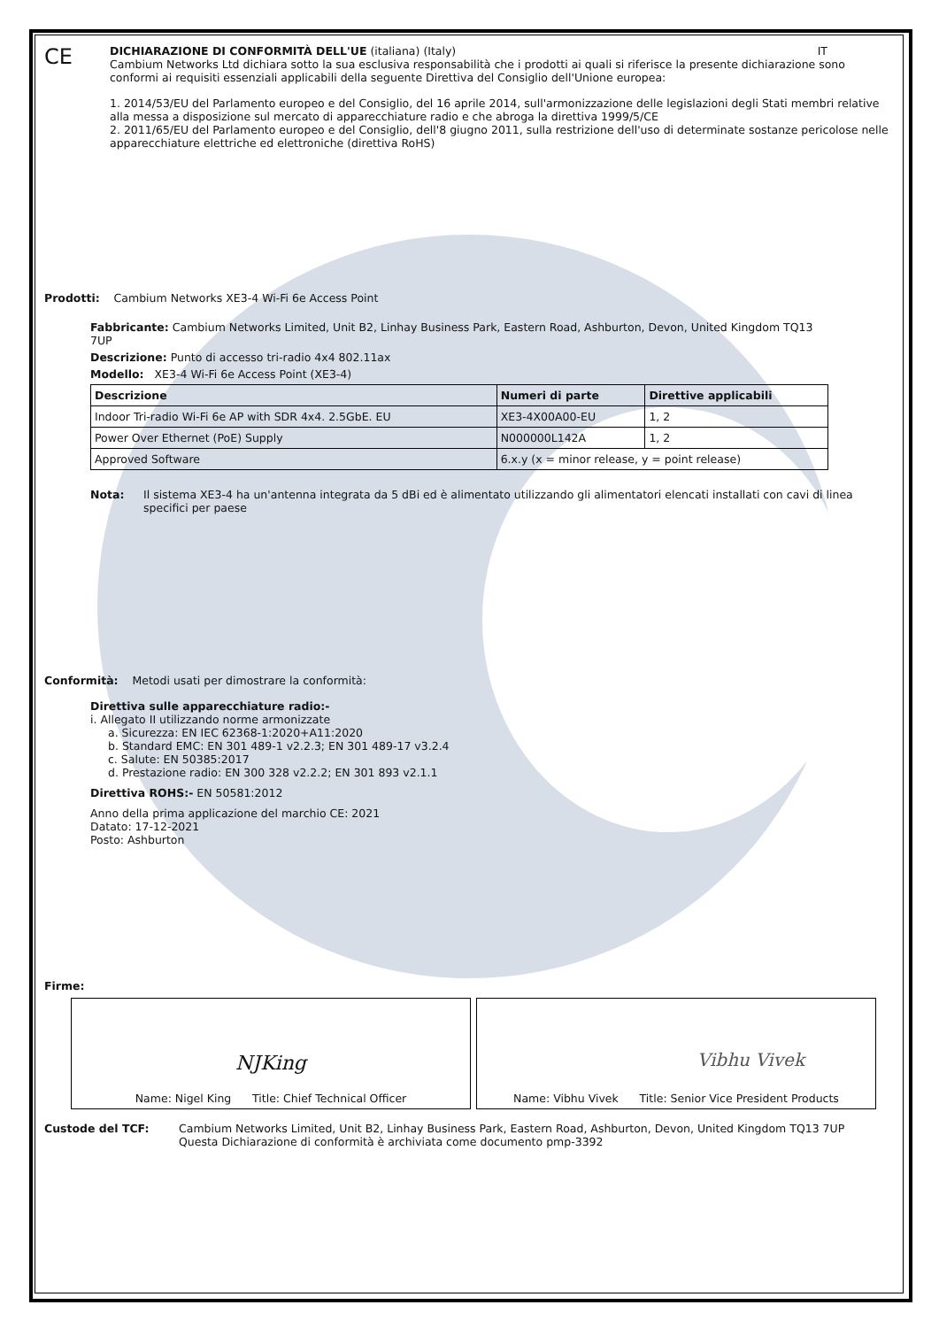CE
DICHIARAZIONE DI CONFORMITÀ DELL'UE (italiana) (Italy) IT
Cambium Networks Ltd dichiara sotto la sua esclusiva responsabilità che i prodotti ai quali si riferisce la presente dichiarazione sono conformi ai requisiti essenziali applicabili della seguente Direttiva del Consiglio dell'Unione europea:
1. 2014/53/EU del Parlamento europeo e del Consiglio, del 16 aprile 2014, sull'armonizzazione delle legislazioni degli Stati membri relative alla messa a disposizione sul mercato di apparecchiature radio e che abroga la direttiva 1999/5/CE
2. 2011/65/EU del Parlamento europeo e del Consiglio, dell'8 giugno 2011, sulla restrizione dell'uso di determinate sostanze pericolose nelle apparecchiature elettriche ed elettroniche (direttiva RoHS)
Prodotti: Cambium Networks XE3-4 Wi-Fi 6e Access Point
Fabbricante: Cambium Networks Limited, Unit B2, Linhay Business Park, Eastern Road, Ashburton, Devon, United Kingdom TQ13 7UP
Descrizione: Punto di accesso tri-radio 4x4 802.11ax
Modello: XE3-4 Wi-Fi 6e Access Point (XE3-4)
| Descrizione | Numeri di parte | Direttive applicabili |
| Indoor Tri-radio Wi-Fi 6e AP with SDR 4x4. 2.5GbE. EU | XE3-4X00A00-EU | 1, 2 |
| Power Over Ethernet (PoE) Supply | N000000L142A | 1, 2 |
| Approved Software | 6.x.y (x = minor release, y = point release) | |
Nota: Il sistema XE3-4 ha un'antenna integrata da 5 dBi ed è alimentato utilizzando gli alimentatori elencati installati con cavi di linea specifici per paese
Conformità: Metodi usati per dimostrare la conformità:
Direttiva sulle apparecchiature radio:-
i. Allegato II utilizzando norme armonizzate
a. Sicurezza: EN IEC 62368-1:2020+A11:2020
b. Standard EMC: EN 301 489-1 v2.2.3; EN 301 489-17 v3.2.4
c. Salute: EN 50385:2017
d. Prestazione radio: EN 300 328 v2.2.2; EN 301 893 v2.1.1
Direttiva ROHS:- EN 50581:2012
Anno della prima applicazione del marchio CE: 2021
Datato: 17-12-2021
Posto: Ashburton
Firme:
NJKing
Name: Nigel King Title: Chief Technical Officer
Vibhu Vivek
Name: Vibhu Vivek Title: Senior Vice President Products
Custode del TCF: Cambium Networks Limited, Unit B2, Linhay Business Park, Eastern Road, Ashburton, Devon, United Kingdom TQ13 7UP
Questa Dichiarazione di conformità è archiviata come documento pmp-3392